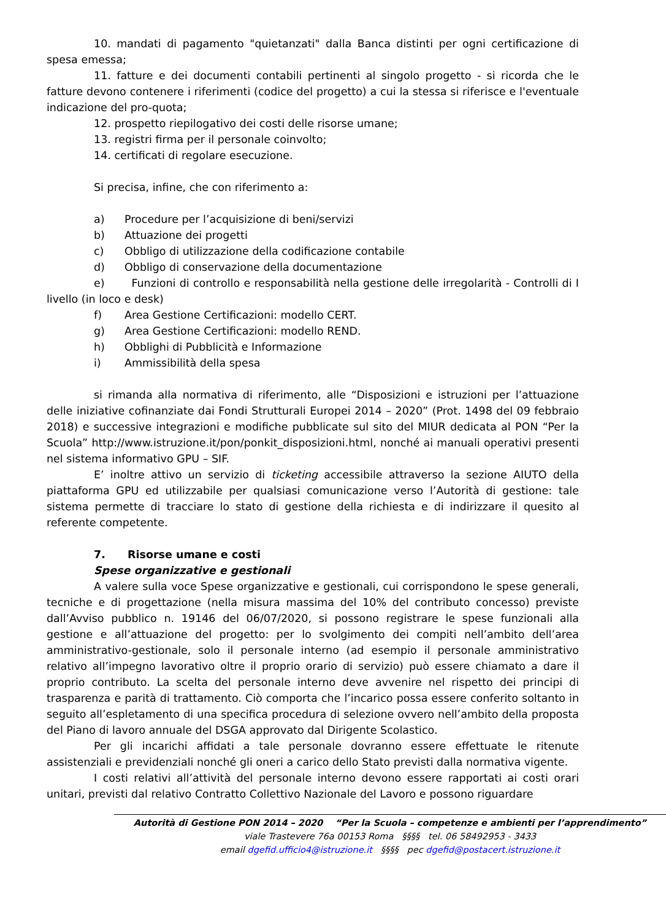10. mandati di pagamento "quietanzati" dalla Banca distinti per ogni certificazione di spesa emessa;
11. fatture e dei documenti contabili pertinenti al singolo progetto - si ricorda che le fatture devono contenere i riferimenti (codice del progetto) a cui la stessa si riferisce e l'eventuale indicazione del pro-quota;
12. prospetto riepilogativo dei costi delle risorse umane;
13. registri firma per il personale coinvolto;
14. certificati di regolare esecuzione.
Si precisa, infine, che con riferimento a:
a) Procedure per l’acquisizione di beni/servizi
b) Attuazione dei progetti
c) Obbligo di utilizzazione della codificazione contabile
d) Obbligo di conservazione della documentazione
e) Funzioni di controllo e responsabilità nella gestione delle irregolarità - Controlli di I livello (in loco e desk)
f) Area Gestione Certificazioni: modello CERT.
g) Area Gestione Certificazioni: modello REND.
h) Obblighi di Pubblicità e Informazione
i) Ammissibilità della spesa
si rimanda alla normativa di riferimento, alle “Disposizioni e istruzioni per l’attuazione delle iniziative cofinanziate dai Fondi Strutturali Europei 2014 – 2020” (Prot. 1498 del 09 febbraio 2018) e successive integrazioni e modifiche pubblicate sul sito del MIUR dedicata al PON “Per la Scuola” http://www.istruzione.it/pon/ponkit_disposizioni.html, nonché ai manuali operativi presenti nel sistema informativo GPU – SIF.
E’ inoltre attivo un servizio di ticketing accessibile attraverso la sezione AIUTO della piattaforma GPU ed utilizzabile per qualsiasi comunicazione verso l’Autorità di gestione: tale sistema permette di tracciare lo stato di gestione della richiesta e di indirizzare il quesito al referente competente.
7. Risorse umane e costi
Spese organizzative e gestionali
A valere sulla voce Spese organizzative e gestionali, cui corrispondono le spese generali, tecniche e di progettazione (nella misura massima del 10% del contributo concesso) previste dall’Avviso pubblico n. 19146 del 06/07/2020, si possono registrare le spese funzionali alla gestione e all’attuazione del progetto: per lo svolgimento dei compiti nell’ambito dell’area amministrativo-gestionale, solo il personale interno (ad esempio il personale amministrativo relativo all’impegno lavorativo oltre il proprio orario di servizio) può essere chiamato a dare il proprio contributo. La scelta del personale interno deve avvenire nel rispetto dei principi di trasparenza e parità di trattamento. Ciò comporta che l’incarico possa essere conferito soltanto in seguito all’espletamento di una specifica procedura di selezione ovvero nell’ambito della proposta del Piano di lavoro annuale del DSGA approvato dal Dirigente Scolastico.
Per gli incarichi affidati a tale personale dovranno essere effettuate le ritenute assistenziali e previdenziali nonché gli oneri a carico dello Stato previsti dalla normativa vigente.
I costi relativi all’attività del personale interno devono essere rapportati ai costi orari unitari, previsti dal relativo Contratto Collettivo Nazionale del Lavoro e possono riguardare
Autorità di Gestione PON 2014 – 2020 “Per la Scuola – competenze e ambienti per l’apprendimento”
viale Trastevere 76a 00153 Roma §§§§ tel. 06 58492953 - 3433
email dgefid.ufficio4@istruzione.it §§§§ pec dgefid@postacert.istruzione.it